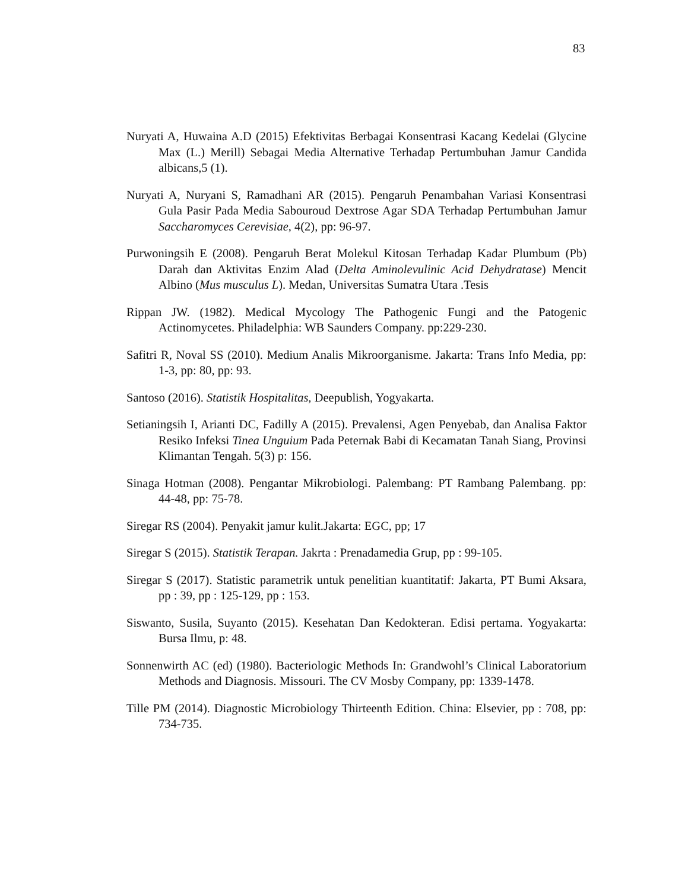83
Nuryati A, Huwaina A.D (2015) Efektivitas Berbagai Konsentrasi Kacang Kedelai (Glycine Max (L.) Merill) Sebagai Media Alternative Terhadap Pertumbuhan Jamur Candida albicans,5 (1).
Nuryati A, Nuryani S, Ramadhani AR (2015). Pengaruh Penambahan Variasi Konsentrasi Gula Pasir Pada Media Sabouroud Dextrose Agar SDA Terhadap Pertumbuhan Jamur Saccharomyces Cerevisiae, 4(2), pp: 96-97.
Purwoningsih E (2008). Pengaruh Berat Molekul Kitosan Terhadap Kadar Plumbum (Pb) Darah dan Aktivitas Enzim Alad (Delta Aminolevulinic Acid Dehydratase) Mencit Albino (Mus musculus L). Medan, Universitas Sumatra Utara .Tesis
Rippan JW. (1982). Medical Mycology The Pathogenic Fungi and the Patogenic Actinomycetes. Philadelphia: WB Saunders Company. pp:229-230.
Safitri R, Noval SS (2010). Medium Analis Mikroorganisme. Jakarta: Trans Info Media, pp: 1-3, pp: 80, pp: 93.
Santoso (2016). Statistik Hospitalitas, Deepublish, Yogyakarta.
Setianingsih I, Arianti DC, Fadilly A (2015). Prevalensi, Agen Penyebab, dan Analisa Faktor Resiko Infeksi Tinea Unguium Pada Peternak Babi di Kecamatan Tanah Siang, Provinsi Klimantan Tengah. 5(3) p: 156.
Sinaga Hotman (2008). Pengantar Mikrobiologi. Palembang: PT Rambang Palembang. pp: 44-48, pp: 75-78.
Siregar RS (2004). Penyakit jamur kulit.Jakarta: EGC, pp; 17
Siregar S (2015). Statistik Terapan. Jakrta : Prenadamedia Grup, pp : 99-105.
Siregar S (2017). Statistic parametrik untuk penelitian kuantitatif: Jakarta, PT Bumi Aksara, pp : 39, pp : 125-129, pp : 153.
Siswanto, Susila, Suyanto (2015). Kesehatan Dan Kedokteran. Edisi pertama. Yogyakarta: Bursa Ilmu, p: 48.
Sonnenwirth AC (ed) (1980). Bacteriologic Methods In: Grandwohl’s Clinical Laboratorium Methods and Diagnosis. Missouri. The CV Mosby Company, pp: 1339-1478.
Tille PM (2014). Diagnostic Microbiology Thirteenth Edition. China: Elsevier, pp : 708, pp: 734-735.